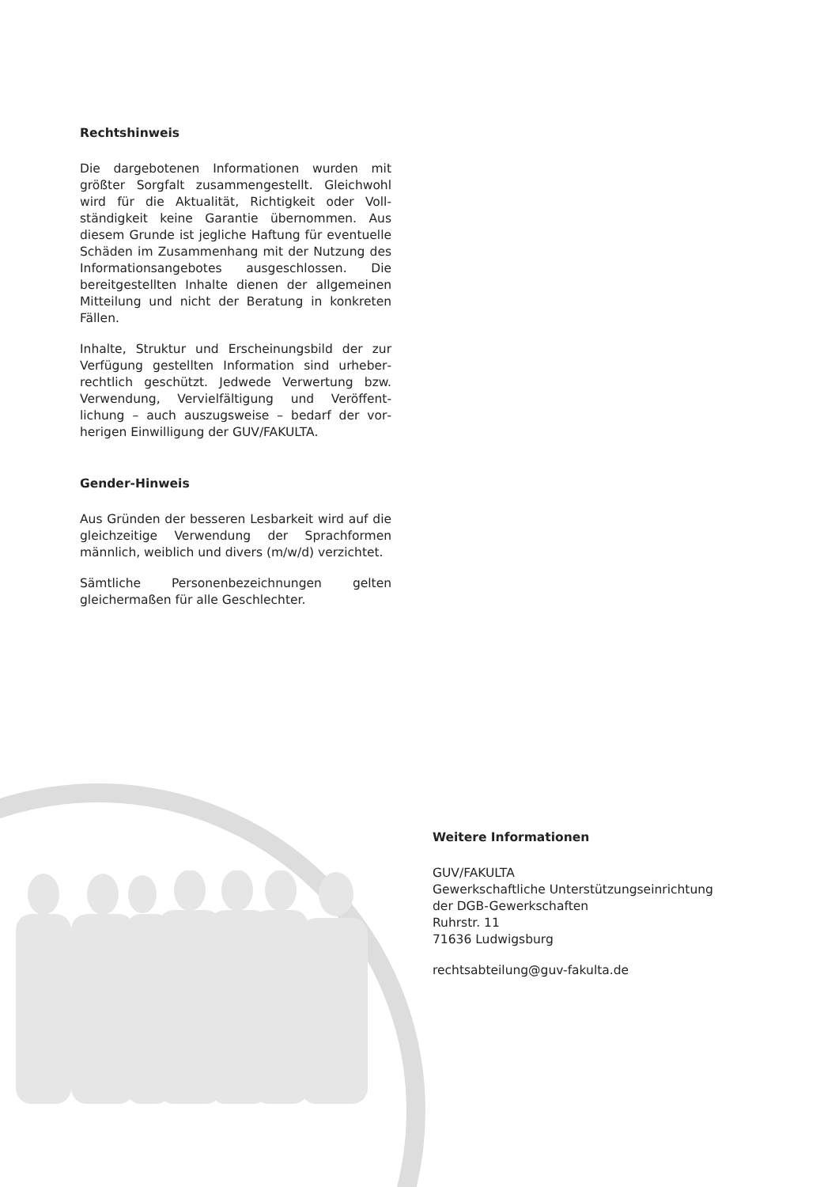Rechtshinweis
Die dargebotenen Informationen wurden mit größter Sorgfalt zusammengestellt. Gleichwohl wird für die Aktualität, Richtigkeit oder Voll­ständigkeit keine Garantie übernommen. Aus diesem Grunde ist jegliche Haftung für eventuelle Schäden im Zusammenhang mit der Nutzung des Informationsangebotes ausgeschlossen. Die bereitgestellten Inhalte dienen der allgemeinen Mitteilung und nicht der Beratung in konkreten Fällen.
Inhalte, Struktur und Erscheinungsbild der zur Verfügung gestellten Information sind urheber­rechtlich geschützt. Jedwede Verwertung bzw. Verwendung, Vervielfältigung und Veröffent­lichung – auch auszugsweise – bedarf der vor­herigen Einwilligung der GUV/FAKULTA.
Gender-Hinweis
Aus Gründen der besseren Lesbarkeit wird auf die gleichzeitige Verwendung der Sprachformen männlich, weiblich und divers (m/w/d) verzichtet.
Sämtliche Personenbezeichnungen gelten gleichermaßen für alle Geschlechter.
Weitere Informationen
GUV/FAKULTA
Gewerkschaftliche Unterstützungseinrichtung
der DGB-Gewerkschaften
Ruhrstr. 11
71636 Ludwigsburg
rechtsabteilung@guv-fakulta.de